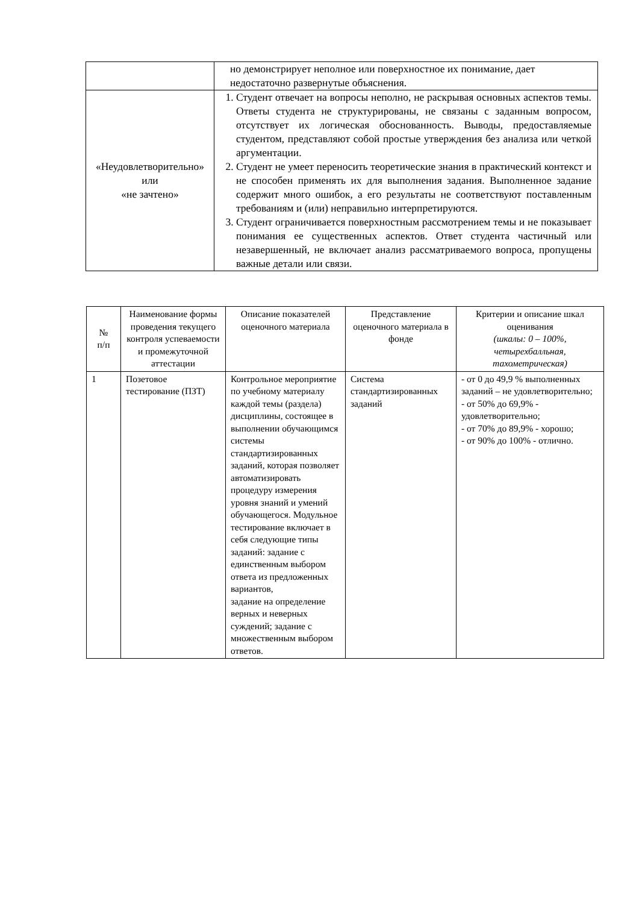| | но демонстрирует неполное или поверхностное их понимание, дает недостаточно развернутые объяснения. |
| «Неудовлетворительно» или «не зачтено» | 1. Студент отвечает на вопросы неполно, не раскрывая основных аспектов темы. Ответы студента не структурированы, не связаны с заданным вопросом, отсутствует их логическая обоснованность. Выводы, предоставляемые студентом, представляют собой простые утверждения без анализа или четкой аргументации. 2. Студент не умеет переносить теоретические знания в практический контекст и не способен применять их для выполнения задания. Выполненное задание содержит много ошибок, а его результаты не соответствуют поставленным требованиям и (или) неправильно интерпретируются. 3. Студент ограничивается поверхностным рассмотрением темы и не показывает понимания ее существенных аспектов. Ответ студента частичный или незавершенный, не включает анализ рассматриваемого вопроса, пропущены важные детали или связи. |
| № п/п | Наименование формы проведения текущего контроля успеваемости и промежуточной аттестации | Описание показателей оценочного материала | Представление оценочного материала в фонде | Критерии и описание шкал оценивания (шкалы: 0 – 100%, четырехбалльная, тахометрическая) |
| --- | --- | --- | --- | --- |
| 1 | Позетовое тестирование (ПЗТ) | Контрольное мероприятие по учебному материалу каждой темы (раздела) дисциплины, состоящее в выполнении обучающимся системы стандартизированных заданий, которая позволяет автоматизировать процедуру измерения уровня знаний и умений обучающегося. Модульное тестирование включает в себя следующие типы заданий: задание с единственным выбором ответа из предложенных вариантов, задание на определение верных и неверных суждений; задание с множественным выбором ответов. | Система стандартизированных заданий | - от 0 до 49,9 % выполненных заданий – не удовлетворительно; - от 50% до 69,9% - удовлетворительно; - от 70% до 89,9% - хорошо; - от 90% до 100% - отлично. |